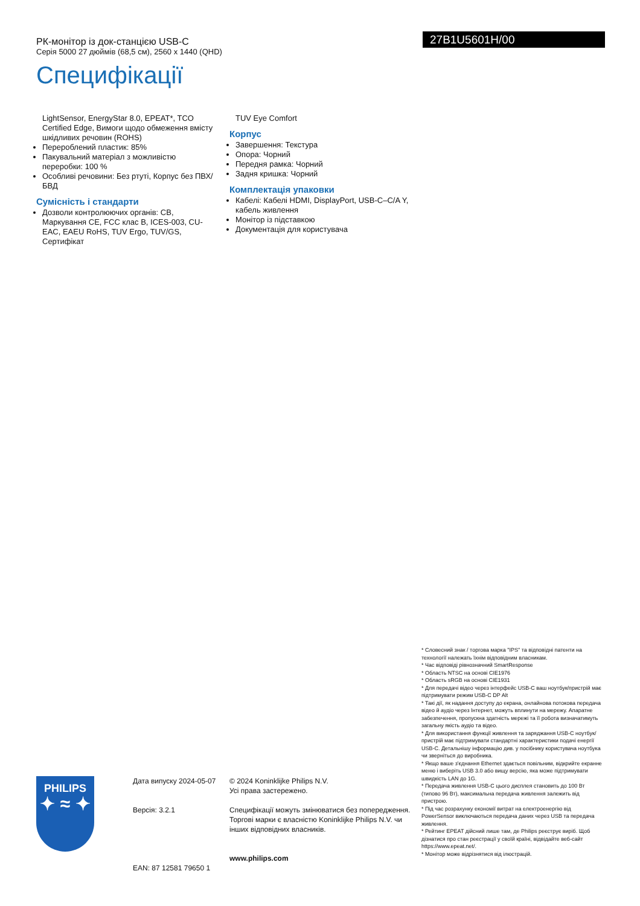РК-монітор із док-станцією USB-C
Серія 5000 27 дюймів (68,5 см), 2560 x 1440 (QHD)
27B1U5601H/00
Специфікації
LightSensor, EnergyStar 8.0, EPEAT*, TCO Certified Edge, Вимоги щодо обмеження вмісту шкідливих речовин (ROHS)
Перероблений пластик: 85%
Пакувальний матеріал з можливістю переробки: 100 %
Особливі речовини: Без ртуті, Корпус без ПВХ/БВД
Сумісність і стандарти
Дозволи контролюючих органів: CB, Маркування CE, FCC клас B, ICES-003, CU-EAC, EAEU RoHS, TUV Ergo, TUV/GS, Сертифікат
TUV Eye Comfort
Корпус
Завершення: Текстура
Опора: Чорний
Передня рамка: Чорний
Задня кришка: Чорний
Комплектація упаковки
Кабелі: Кабелі HDMI, DisplayPort, USB-C–C/A Y, кабель живлення
Монітор із підставкою
Документація для користувача
* Словесний знак / торгова марка "IPS" та відповідні патенти на технології належать їхнім відповідним власникам.
* Час відповіді рівнозначний SmartResponse
* Область NTSC на основі CIE1976
* Область sRGB на основі CIE1931
* Для передачі відео через інтерфейс USB-C ваш ноутбук/пристрій має підтримувати режим USB-C DP Alt
* Такі дії, як надання доступу до екрана, онлайнова потокова передача відео й аудіо через Інтернет, можуть вплинути на мережу. Апаратне забезпечення, пропускна здатність мережі та її робота визначатимуть загальну якість аудіо та відео.
* Для використання функції живлення та заряджання USB-C ноутбук/пристрій має підтримувати стандартні характеристики подачі енергії USB-C. Детальнішу інформацію див. у посібнику користувача ноутбука чи зверніться до виробника.
* Якщо ваше з'єднання Ethernet здається повільним, відкрийте екранне меню і виберіть USB 3.0 або вищу версію, яка може підтримувати швидкість LAN до 1G.
* Передача живлення USB-C цього дисплея становить до 100 Вт (типово 96 Вт), максимальна передача живлення залежить від пристрою.
* Під час розрахунку економії витрат на електроенергію від PowerSensor виключаються передача даних через USB та передача живлення.
* Рейтинг EPEAT дійсний лише там, де Philips реєструє виріб. Щоб дізнатися про стан реєстрації у своїй країні, відвідайте веб-сайт https://www.epeat.net/.
* Монітор може відрізнятися від ілюстрацій.
PHILIPS
✦ ≈ ✦
Дата випуску 2024-05-07
Версія: 3.2.1
EAN: 87 12581 79650 1
© 2024 Koninklijke Philips N.V.
Усі права застережено.
Специфікації можуть змінюватися без попередження. Торгові марки є власністю Koninklijke Philips N.V. чи інших відповідних власників.
www.philips.com